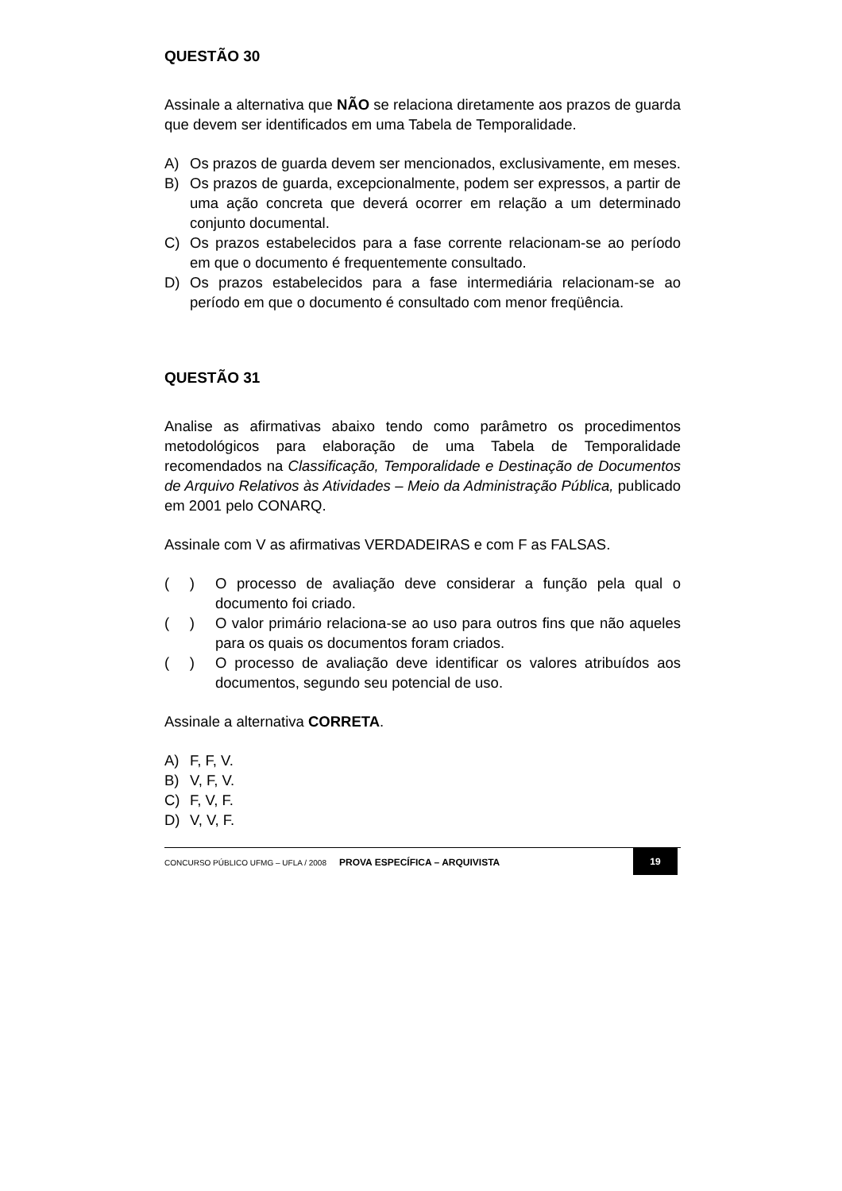QUESTÃO 30
Assinale a alternativa que NÃO se relaciona diretamente aos prazos de guarda que devem ser identificados em uma Tabela de Temporalidade.
A) Os prazos de guarda devem ser mencionados, exclusivamente, em meses.
B) Os prazos de guarda, excepcionalmente, podem ser expressos, a partir de uma ação concreta que deverá ocorrer em relação a um determinado conjunto documental.
C) Os prazos estabelecidos para a fase corrente relacionam-se ao período em que o documento é frequentemente consultado.
D) Os prazos estabelecidos para a fase intermediária relacionam-se ao período em que o documento é consultado com menor freqüência.
QUESTÃO 31
Analise as afirmativas abaixo tendo como parâmetro os procedimentos metodológicos para elaboração de uma Tabela de Temporalidade recomendados na Classificação, Temporalidade e Destinação de Documentos de Arquivo Relativos às Atividades – Meio da Administração Pública, publicado em 2001 pelo CONARQ.
Assinale com V as afirmativas VERDADEIRAS e com F as FALSAS.
( ) O processo de avaliação deve considerar a função pela qual o documento foi criado.
( ) O valor primário relaciona-se ao uso para outros fins que não aqueles para os quais os documentos foram criados.
( ) O processo de avaliação deve identificar os valores atribuídos aos documentos, segundo seu potencial de uso.
Assinale a alternativa CORRETA.
A) F, F, V.
B) V, F, V.
C) F, V, F.
D) V, V, F.
CONCURSO PÚBLICO UFMG – UFLA / 2008 PROVA ESPECÍFICA – ARQUIVISTA 19